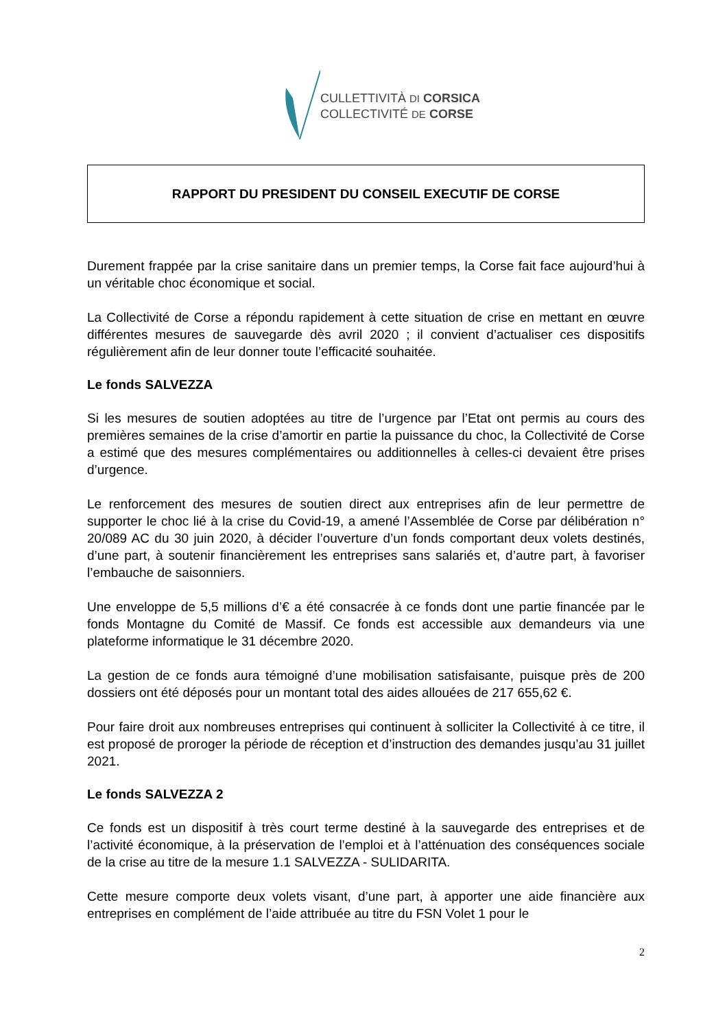CULLETTIVITÀ DI CORSICA
COLLECTIVITÉ DE CORSE
RAPPORT DU PRESIDENT DU CONSEIL EXECUTIF DE CORSE
Durement frappée par la crise sanitaire dans un premier temps, la Corse fait face aujourd’hui à un véritable choc économique et social.
La Collectivité de Corse a répondu rapidement à cette situation de crise en mettant en œuvre différentes mesures de sauvegarde dès avril 2020 ; il convient d’actualiser ces dispositifs régulièrement afin de leur donner toute l’efficacité souhaitée.
Le fonds SALVEZZA
Si les mesures de soutien adoptées au titre de l’urgence par l’Etat ont permis au cours des premières semaines de la crise d’amortir en partie la puissance du choc, la Collectivité de Corse a estimé que des mesures complémentaires ou additionnelles à celles-ci devaient être prises d’urgence.
Le renforcement des mesures de soutien direct aux entreprises afin de leur permettre de supporter le choc lié à la crise du Covid-19, a amené l’Assemblée de Corse par délibération n° 20/089 AC du 30 juin 2020, à décider l’ouverture d’un fonds comportant deux volets destinés, d’une part, à soutenir financièrement les entreprises sans salariés et, d’autre part, à favoriser l’embauche de saisonniers.
Une enveloppe de 5,5 millions d’€ a été consacrée à ce fonds dont une partie financée par le fonds Montagne du Comité de Massif. Ce fonds est accessible aux demandeurs via une plateforme informatique le 31 décembre 2020.
La gestion de ce fonds aura témoigné d’une mobilisation satisfaisante, puisque près de 200 dossiers ont été déposés pour un montant total des aides allouées de 217 655,62 €.
Pour faire droit aux nombreuses entreprises qui continuent à solliciter la Collectivité à ce titre, il est proposé de proroger la période de réception et d’instruction des demandes jusqu’au 31 juillet 2021.
Le fonds SALVEZZA 2
Ce fonds est un dispositif à très court terme destiné à la sauvegarde des entreprises et de l’activité économique, à la préservation de l’emploi et à l’atténuation des conséquences sociale de la crise au titre de la mesure 1.1 SALVEZZA - SULIDARITA.
Cette mesure comporte deux volets visant, d’une part, à apporter une aide financière aux entreprises en complément de l’aide attribuée au titre du FSN Volet 1 pour le
2